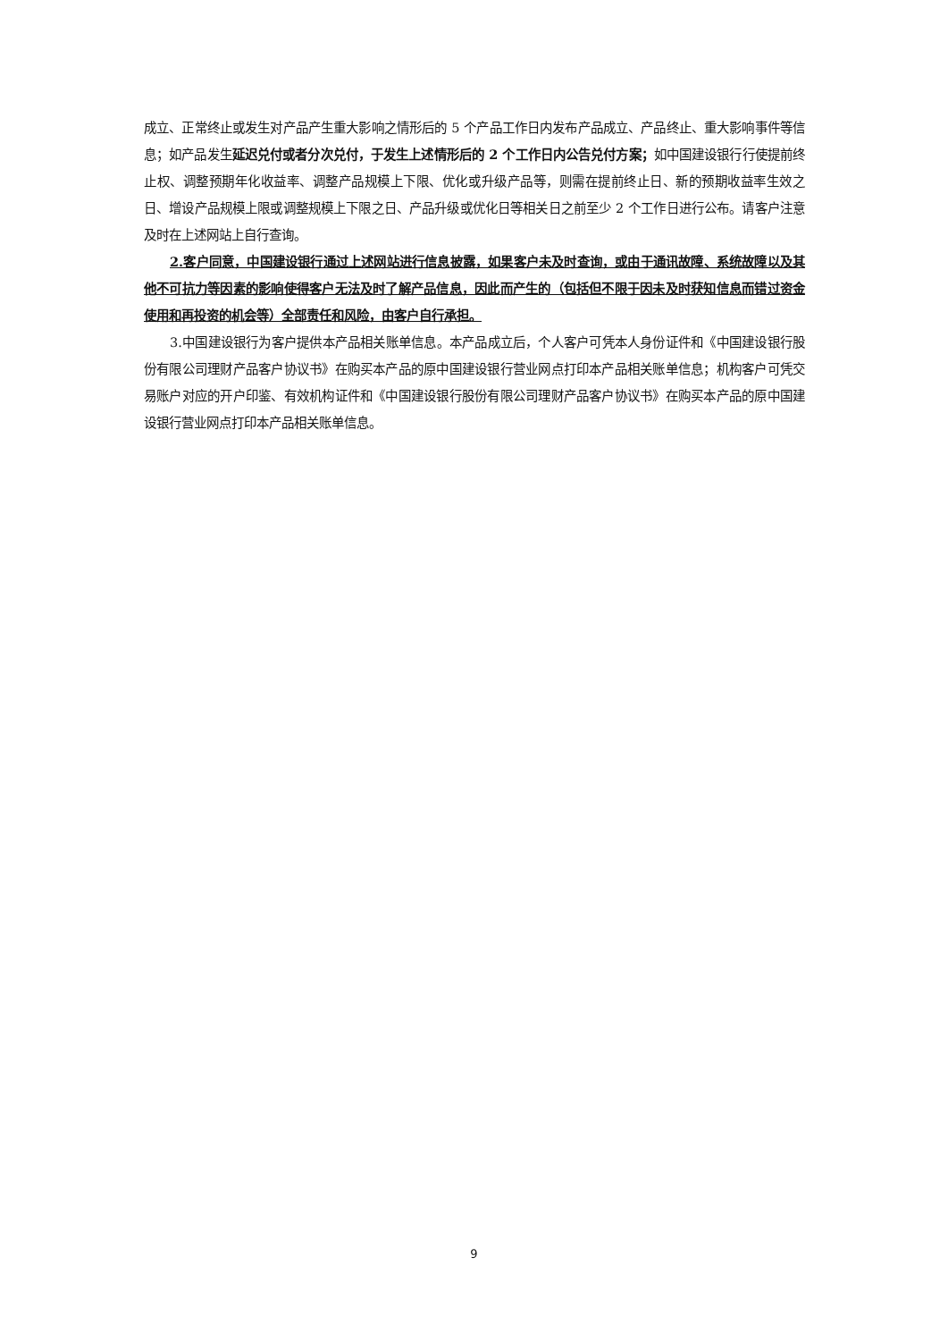成立、正常终止或发生对产品产生重大影响之情形后的 5 个产品工作日内发布产品成立、产品终止、重大影响事件等信息；如产品发生延迟兑付或者分次兑付，于发生上述情形后的 2 个工作日内公告兑付方案；如中国建设银行行使提前终止权、调整预期年化收益率、调整产品规模上下限、优化或升级产品等，则需在提前终止日、新的预期收益率生效之日、增设产品规模上限或调整规模上下限之日、产品升级或优化日等相关日之前至少 2 个工作日进行公布。请客户注意及时在上述网站上自行查询。
2.客户同意，中国建设银行通过上述网站进行信息披露，如果客户未及时查询，或由于通讯故障、系统故障以及其他不可抗力等因素的影响使得客户无法及时了解产品信息，因此而产生的（包括但不限于因未及时获知信息而错过资金使用和再投资的机会等）全部责任和风险，由客户自行承担。
3.中国建设银行为客户提供本产品相关账单信息。本产品成立后，个人客户可凭本人身份证件和《中国建设银行股份有限公司理财产品客户协议书》在购买本产品的原中国建设银行营业网点打印本产品相关账单信息；机构客户可凭交易账户对应的开户印鉴、有效机构证件和《中国建设银行股份有限公司理财产品客户协议书》在购买本产品的原中国建设银行营业网点打印本产品相关账单信息。
9